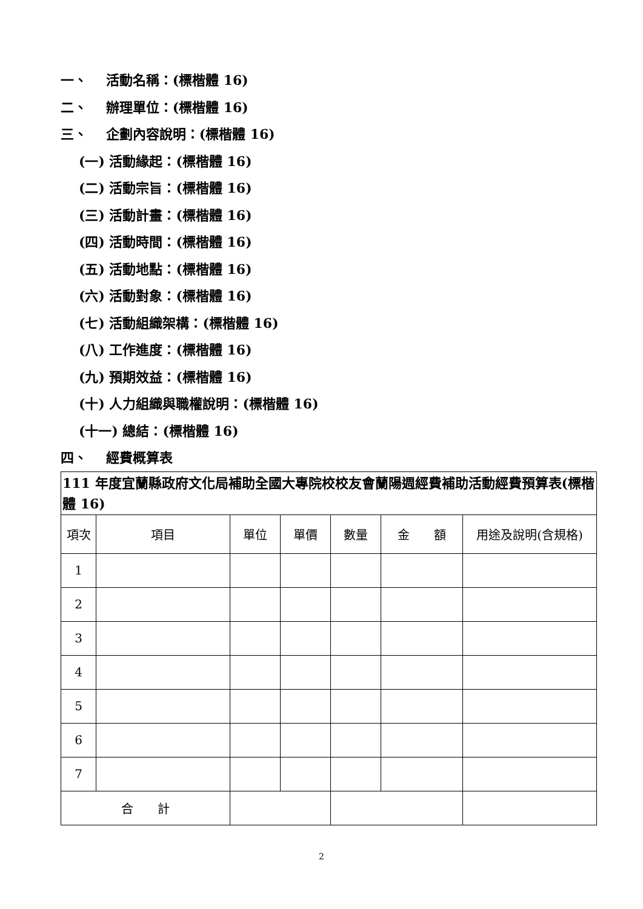一、 活動名稱：(標楷體 16)
二、 辦理單位：(標楷體 16)
三、 企劃內容說明：(標楷體 16)
(一) 活動緣起：(標楷體 16)
(二) 活動宗旨：(標楷體 16)
(三) 活動計畫：(標楷體 16)
(四) 活動時間：(標楷體 16)
(五) 活動地點：(標楷體 16)
(六) 活動對象：(標楷體 16)
(七) 活動組織架構：(標楷體 16)
(八) 工作進度：(標楷體 16)
(九) 預期效益：(標楷體 16)
(十) 人力組織與職權說明：(標楷體 16)
(十一) 總結：(標楷體 16)
四、 經費概算表
| 111 年度宜蘭縣政府文化局補助全國大專院校校友會蘭陽週經費補助活動經費預算表(標楷體 16) | | | | | | |
| 項次 | 項目 | 單位 | 單價 | 數量 | 金 額 | 用途及說明(含規格) |
| 1 | | | | | | |
| 2 | | | | | | |
| 3 | | | | | | |
| 4 | | | | | | |
| 5 | | | | | | |
| 6 | | | | | | |
| 7 | | | | | | |
| 合 計 | | | | | | |
2